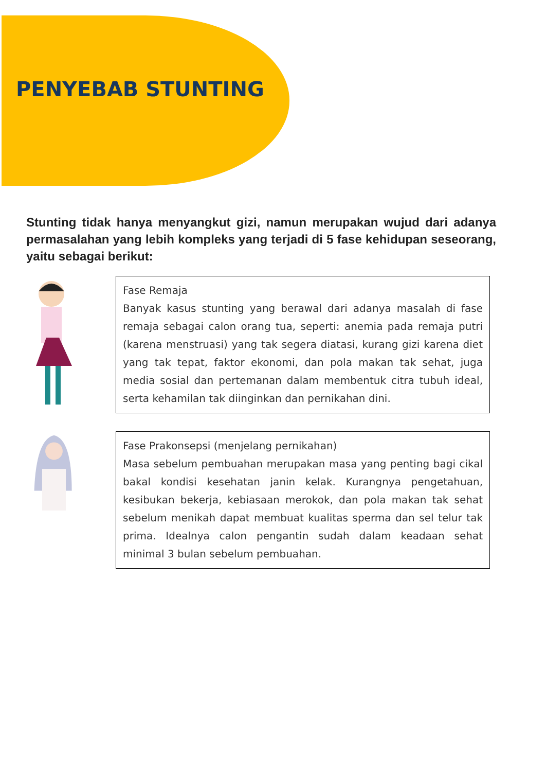PENYEBAB STUNTING
Stunting tidak hanya menyangkut gizi, namun merupakan wujud dari adanya permasalahan yang lebih kompleks yang terjadi di 5 fase kehidupan seseorang, yaitu sebagai berikut:
Fase Remaja
Banyak kasus stunting yang berawal dari adanya masalah di fase remaja sebagai calon orang tua, seperti: anemia pada remaja putri (karena menstruasi) yang tak segera diatasi, kurang gizi karena diet yang tak tepat, faktor ekonomi, dan pola makan tak sehat, juga media sosial dan pertemanan dalam membentuk citra tubuh ideal, serta kehamilan tak diinginkan dan pernikahan dini.
Fase Prakonsepsi (menjelang pernikahan)
Masa sebelum pembuahan merupakan masa yang penting bagi cikal bakal kondisi kesehatan janin kelak. Kurangnya pengetahuan, kesibukan bekerja, kebiasaan merokok, dan pola makan tak sehat sebelum menikah dapat membuat kualitas sperma dan sel telur tak prima. Idealnya calon pengantin sudah dalam keadaan sehat minimal 3 bulan sebelum pembuahan.